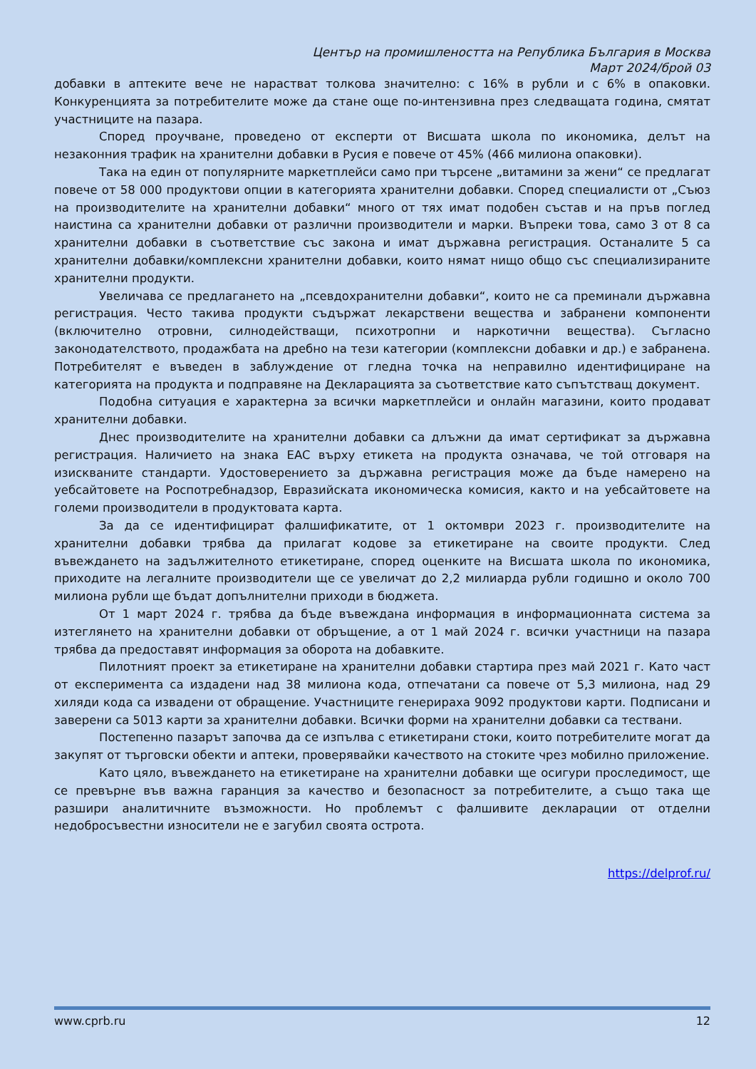Център на промишлеността на Република България в Москва
Март 2024/брой 03
добавки в аптеките вече не нарастват толкова значително: с 16% в рубли и с 6% в опаковки. Конкуренцията за потребителите може да стане още по-интензивна през следващата година, смятат участниците на пазара.
Според проучване, проведено от експерти от Висшата школа по икономика, делът на незаконния трафик на хранителни добавки в Русия е повече от 45% (466 милиона опаковки).
Така на един от популярните маркетплейси само при търсене „витамини за жени“ се предлагат повече от 58 000 продуктови опции в категорията хранителни добавки. Според специалисти от „Съюз на производителите на хранителни добавки“ много от тях имат подобен състав и на пръв поглед наистина са хранителни добавки от различни производители и марки. Въпреки това, само 3 от 8 са хранителни добавки в съответствие със закона и имат държавна регистрация. Останалите 5 са хранителни добавки/комплексни хранителни добавки, които нямат нищо общо със специализираните хранителни продукти.
Увеличава се предлагането на „псевдохранителни добавки“, които не са преминали държавна регистрация. Често такива продукти съдържат лекарствени вещества и забранени компоненти (включително отровни, силнодействащи, психотропни и наркотични вещества). Съгласно законодателството, продажбата на дребно на тези категории (комплексни добавки и др.) е забранена. Потребителят е въведен в заблуждение от гледна точка на неправилно идентифициране на категорията на продукта и подправяне на Декларацията за съответствие като съпътстващ документ.
Подобна ситуация е характерна за всички маркетплейси и онлайн магазини, които продават хранителни добавки.
Днес производителите на хранителни добавки са длъжни да имат сертификат за държавна регистрация. Наличието на знака EAC върху етикета на продукта означава, че той отговаря на изискваните стандарти. Удостоверението за държавна регистрация може да бъде намерено на уебсайтовете на Роспотребнадзор, Евразийската икономическа комисия, както и на уебсайтовете на големи производители в продуктовата карта.
За да се идентифицират фалшификатите, от 1 октомври 2023 г. производителите на хранителни добавки трябва да прилагат кодове за етикетиране на своите продукти. След въвеждането на задължителното етикетиране, според оценките на Висшата школа по икономика, приходите на легалните производители ще се увеличат до 2,2 милиарда рубли годишно и около 700 милиона рубли ще бъдат допълнителни приходи в бюджета.
От 1 март 2024 г. трябва да бъде въвеждана информация в информационната система за изтеглянето на хранителни добавки от обръщение, а от 1 май 2024 г. всички участници на пазара трябва да предоставят информация за оборота на добавките.
Пилотният проект за етикетиране на хранителни добавки стартира през май 2021 г. Като част от експеримента са издадени над 38 милиона кода, отпечатани са повече от 5,3 милиона, над 29 хиляди кода са извадени от обращение. Участниците генерираха 9092 продуктови карти. Подписани и заверени са 5013 карти за хранителни добавки. Всички форми на хранителни добавки са тествани.
Постепенно пазарът започва да се изпълва с етикетирани стоки, които потребителите могат да закупят от търговски обекти и аптеки, проверявайки качеството на стоките чрез мобилно приложение.
Като цяло, въвеждането на етикетиране на хранителни добавки ще осигури проследимост, ще се превърне във важна гаранция за качество и безопасност за потребителите, а също така ще разшири аналитичните възможности. Но проблемът с фалшивите декларации от отделни недобросъвестни износители не е загубил своята острота.
https://delprof.ru/
www.cprb.ru 12